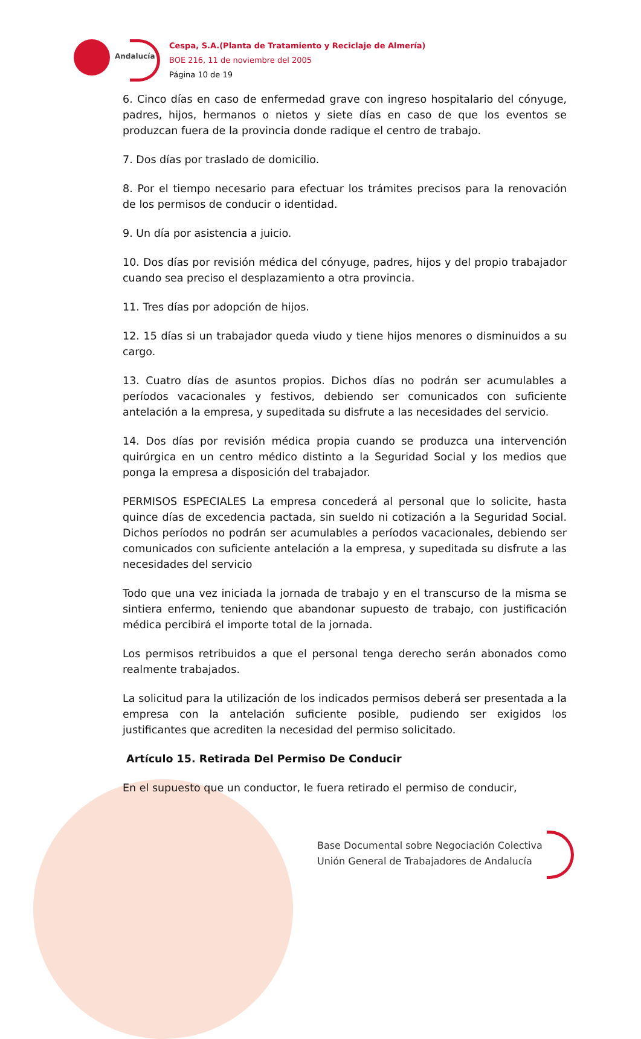Andalucía
Cespa, S.A.(Planta de Tratamiento y Reciclaje de Almería)
BOE 216, 11 de noviembre del 2005
Página 10 de 19
6. Cinco días en caso de enfermedad grave con ingreso hospitalario del cónyuge, padres, hijos, hermanos o nietos y siete días en caso de que los eventos se produzcan fuera de la provincia donde radique el centro de trabajo.
7. Dos días por traslado de domicilio.
8. Por el tiempo necesario para efectuar los trámites precisos para la renovación de los permisos de conducir o identidad.
9. Un día por asistencia a juicio.
10. Dos días por revisión médica del cónyuge, padres, hijos y del propio trabajador cuando sea preciso el desplazamiento a otra provincia.
11. Tres días por adopción de hijos.
12. 15 días si un trabajador queda viudo y tiene hijos menores o disminuidos a su cargo.
13. Cuatro días de asuntos propios. Dichos días no podrán ser acumulables a períodos vacacionales y festivos, debiendo ser comunicados con suficiente antelación a la empresa, y supeditada su disfrute a las necesidades del servicio.
14. Dos días por revisión médica propia cuando se produzca una intervención quirúrgica en un centro médico distinto a la Seguridad Social y los medios que ponga la empresa a disposición del trabajador.
PERMISOS ESPECIALES La empresa concederá al personal que lo solicite, hasta quince días de excedencia pactada, sin sueldo ni cotización a la Seguridad Social. Dichos períodos no podrán ser acumulables a períodos vacacionales, debiendo ser comunicados con suficiente antelación a la empresa, y supeditada su disfrute a las necesidades del servicio
Todo que una vez iniciada la jornada de trabajo y en el transcurso de la misma se sintiera enfermo, teniendo que abandonar supuesto de trabajo, con justificación médica percibirá el importe total de la jornada.
Los permisos retribuidos a que el personal tenga derecho serán abonados como realmente trabajados.
La solicitud para la utilización de los indicados permisos deberá ser presentada a la empresa con la antelación suficiente posible, pudiendo ser exigidos los justificantes que acrediten la necesidad del permiso solicitado.
Artículo 15. Retirada Del Permiso De Conducir
En el supuesto que un conductor, le fuera retirado el permiso de conducir,
Base Documental sobre Negociación Colectiva
Unión General de Trabajadores de Andalucía